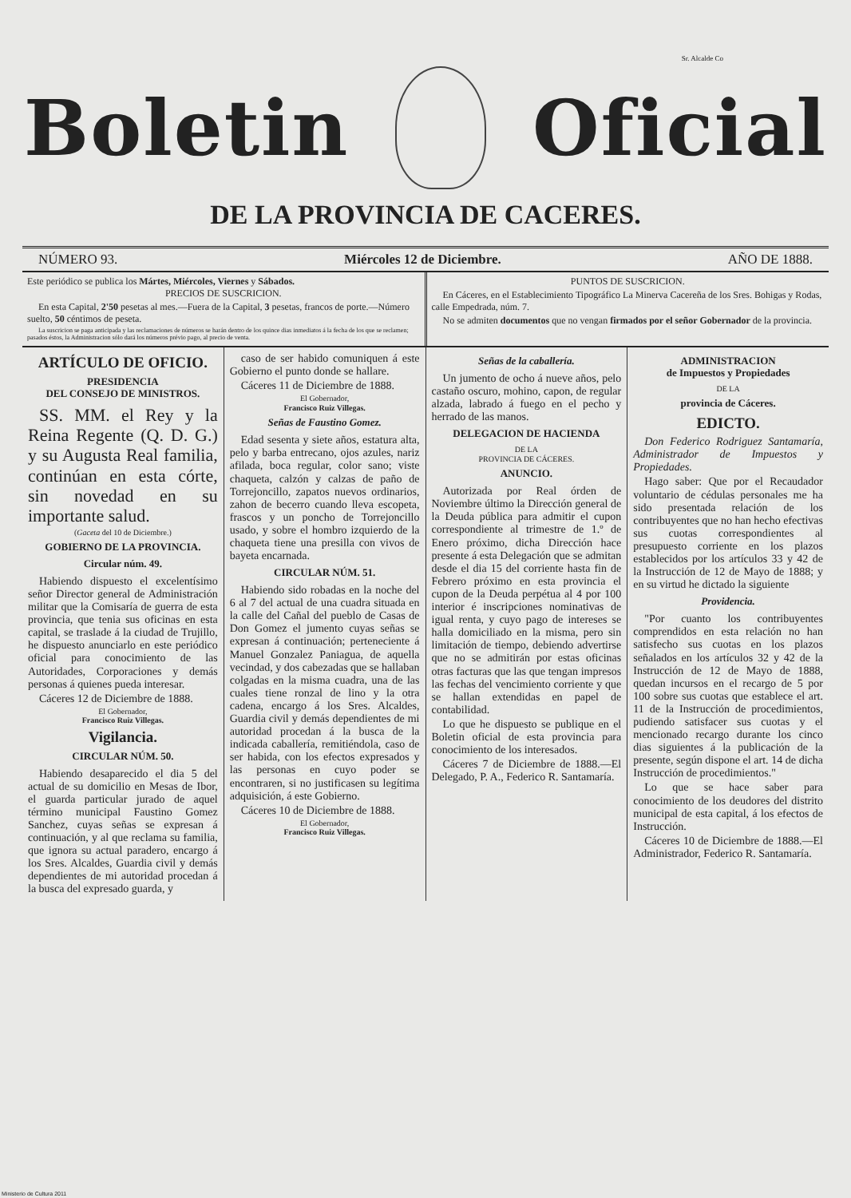Sr. Alcalde Co
Boletin Oficial
DE LA PROVINCIA DE CACERES.
NÚMERO 93. Miércoles 12 de Diciembre. AÑO DE 1888.
Este periódico se publica los Mártes, Miércoles, Viernes y Sábados.
PRECIOS DE SUSCRICION.
En esta Capital, 2'50 pesetas al mes.—Fuera de la Capital, 3 pesetas, francos de porte.—Número suelto, 50 céntimos de peseta.
La suscricion se paga anticipada y las reclamaciones de números se harán dentro de los quince dias inmediatos á la fecha de los que se reclamen; pasados éstos, la Administracion sólo dará los números prévio pago, al precio de venta.
PUNTOS DE SUSCRICION.
En Cáceres, en el Establecimiento Tipográfico La Minerva Cacereña de los Sres. Bohigas y Rodas, calle Empedrada, núm. 7.
No se admiten documentos que no vengan firmados por el señor Gobernador de la provincia.
ARTÍCULO DE OFICIO.
PRESIDENCIA
DEL CONSEJO DE MINISTROS.
SS. MM. el Rey y la Reina Regente (Q. D. G.) y su Augusta Real familia, continúan en esta córte, sin novedad en su importante salud.
(Gaceta del 10 de Diciembre.)
GOBIERNO DE LA PROVINCIA.
Circular núm. 49.
Habiendo dispuesto el excelentísimo señor Director general de Administración militar que la Comisaría de guerra de esta provincia, que tenia sus oficinas en esta capital, se traslade á la ciudad de Trujillo, he dispuesto anunciarlo en este periódico oficial para conocimiento de las Autoridades, Corporaciones y demás personas á quienes pueda interesar.
Cáceres 12 de Diciembre de 1888.
El Gobernador,
Francisco Ruiz Villegas.
Vigilancia.
CIRCULAR NÚM. 50.
Habiendo desaparecido el dia 5 del actual de su domicilio en Mesas de Ibor, el guarda particular jurado de aquel término municipal Faustino Gomez Sanchez, cuyas señas se expresan á continuación, y al que reclama su familia, que ignora su actual paradero, encargo á los Sres. Alcaldes, Guardia civil y demás dependientes de mi autoridad procedan á la busca del expresado guarda, y
caso de ser habido comuniquen á este Gobierno el punto donde se hallare.
Cáceres 11 de Diciembre de 1888.
El Gobernador,
Francisco Ruiz Villegas.
Señas de Faustino Gomez.
Edad sesenta y siete años, estatura alta, pelo y barba entrecano, ojos azules, nariz afilada, boca regular, color sano; viste chaqueta, calzón y calzas de paño de Torrejoncillo, zapatos nuevos ordinarios, zahon de becerro cuando lleva escopeta, frascos y un poncho de Torrejoncillo usado, y sobre el hombro izquierdo de la chaqueta tiene una presilla con vivos de bayeta encarnada.
CIRCULAR NÚM. 51.
Habiendo sido robadas en la noche del 6 al 7 del actual de una cuadra situada en la calle del Cañal del pueblo de Casas de Don Gomez el jumento cuyas señas se expresan á continuación; perteneciente á Manuel Gonzalez Paniagua, de aquella vecindad, y dos cabezadas que se hallaban colgadas en la misma cuadra, una de las cuales tiene ronzal de lino y la otra cadena, encargo á los Sres. Alcaldes, Guardia civil y demás dependientes de mi autoridad procedan á la busca de la indicada caballería, remitiéndola, caso de ser habida, con los efectos expresados y las personas en cuyo poder se encontraren, si no justificasen su legítima adquisición, á este Gobierno.
Cáceres 10 de Diciembre de 1888.
El Gobernador,
Francisco Ruiz Villegas.
Señas de la caballería.
Un jumento de ocho á nueve años, pelo castaño oscuro, mohino, capon, de regular alzada, labrado á fuego en el pecho y herrado de las manos.
DELEGACION DE HACIENDA
DE LA
PROVINCIA DE CÁCERES.
ANUNCIO.
Autorizada por Real órden de Noviembre último la Dirección general de la Deuda pública para admitir el cupon correspondiente al trimestre de 1.º de Enero próximo, dicha Dirección hace presente á esta Delegación que se admitan desde el dia 15 del corriente hasta fin de Febrero próximo en esta provincia el cupon de la Deuda perpétua al 4 por 100 interior é inscripciones nominativas de igual renta, y cuyo pago de intereses se halla domiciliado en la misma, pero sin limitación de tiempo, debiendo advertirse que no se admitirán por estas oficinas otras facturas que las que tengan impresos las fechas del vencimiento corriente y que se hallan extendidas en papel de contabilidad.
Lo que he dispuesto se publique en el Boletin oficial de esta provincia para conocimiento de los interesados.
Cáceres 7 de Diciembre de 1888.—El Delegado, P. A., Federico R. Santamaría.
ADMINISTRACION
de Impuestos y Propiedades
DE LA
provincia de Cáceres.
EDICTO.
Don Federico Rodriguez Santamaría, Administrador de Impuestos y Propiedades.
Hago saber: Que por el Recaudador voluntario de cédulas personales me ha sido presentada relación de los contribuyentes que no han hecho efectivas sus cuotas correspondientes al presupuesto corriente en los plazos establecidos por los artículos 33 y 42 de la Instrucción de 12 de Mayo de 1888; y en su virtud he dictado la siguiente
Providencia.
"Por cuanto los contribuyentes comprendidos en esta relación no han satisfecho sus cuotas en los plazos señalados en los artículos 32 y 42 de la Instrucción de 12 de Mayo de 1888, quedan incursos en el recargo de 5 por 100 sobre sus cuotas que establece el art. 11 de la Instrucción de procedimientos, pudiendo satisfacer sus cuotas y el mencionado recargo durante los cinco dias siguientes á la publicación de la presente, según dispone el art. 14 de dicha Instrucción de procedimientos."
Lo que se hace saber para conocimiento de los deudores del distrito municipal de esta capital, á los efectos de Instrucción.
Cáceres 10 de Diciembre de 1888.—El Administrador, Federico R. Santamaría.
Ministerio de Cultura 2011